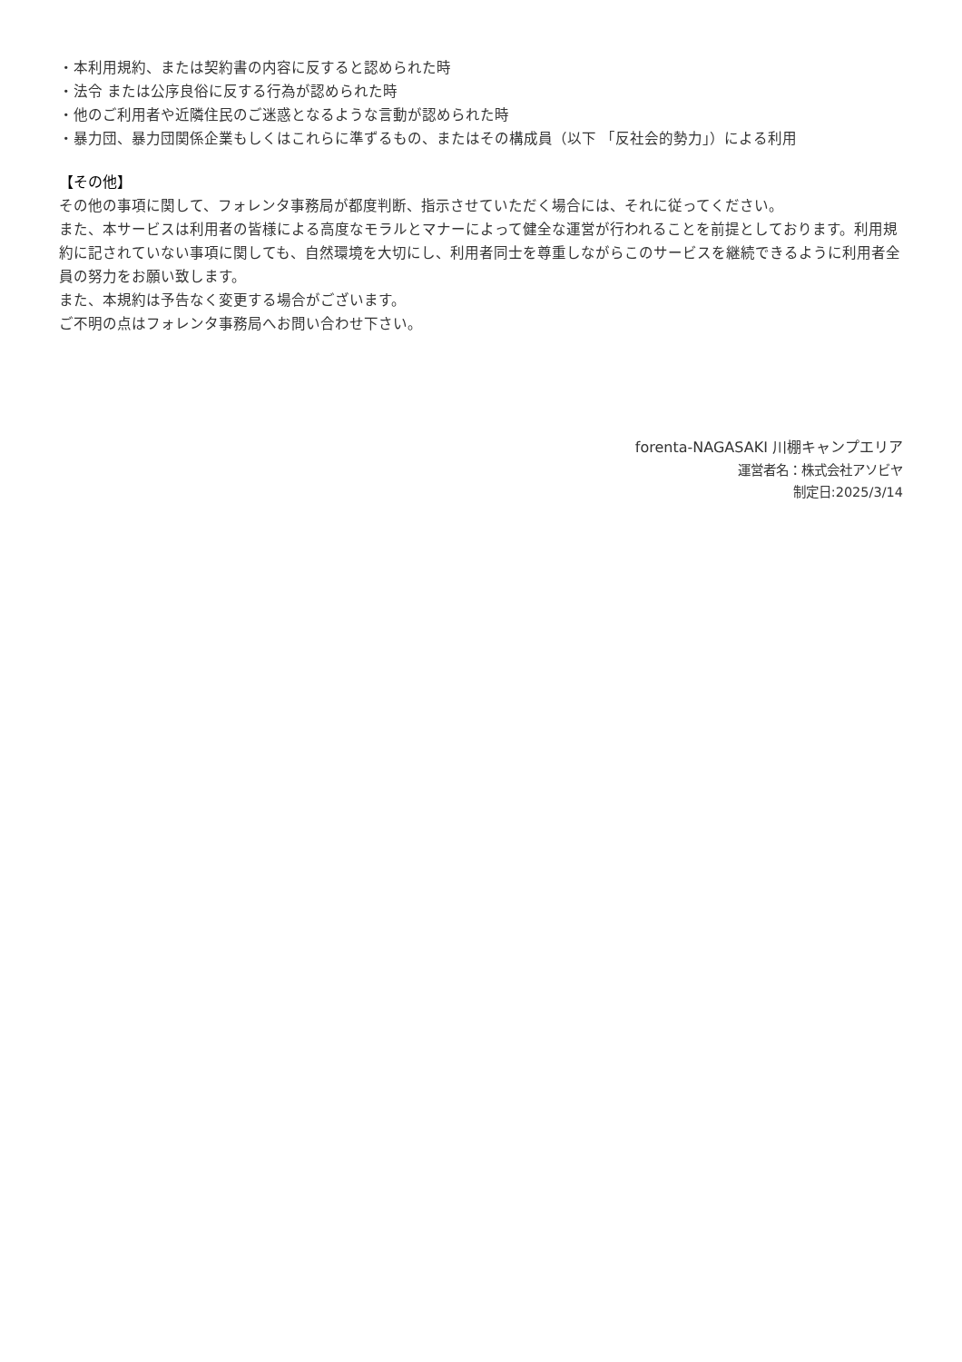・本利用規約、または契約書の内容に反すると認められた時
・法令 または公序良俗に反する行為が認められた時
・他のご利用者や近隣住民のご迷惑となるような言動が認められた時
・暴力団、暴力団関係企業もしくはこれらに準ずるもの、またはその構成員（以下 「反社会的勢力」）による利用
【その他】
その他の事項に関して、フォレンタ事務局が都度判断、指示させていただく場合には、それに従ってください。
また、本サービスは利用者の皆様による高度なモラルとマナーによって健全な運営が行われることを前提としております。利用規約に記されていない事項に関しても、自然環境を大切にし、利用者同士を尊重しながらこのサービスを継続できるように利用者全員の努力をお願い致します。
また、本規約は予告なく変更する場合がございます。
ご不明の点はフォレンタ事務局へお問い合わせ下さい。
forenta-NAGASAKI 川棚キャンプエリア
運営者名：株式会社アソビヤ
制定日:2025/3/14